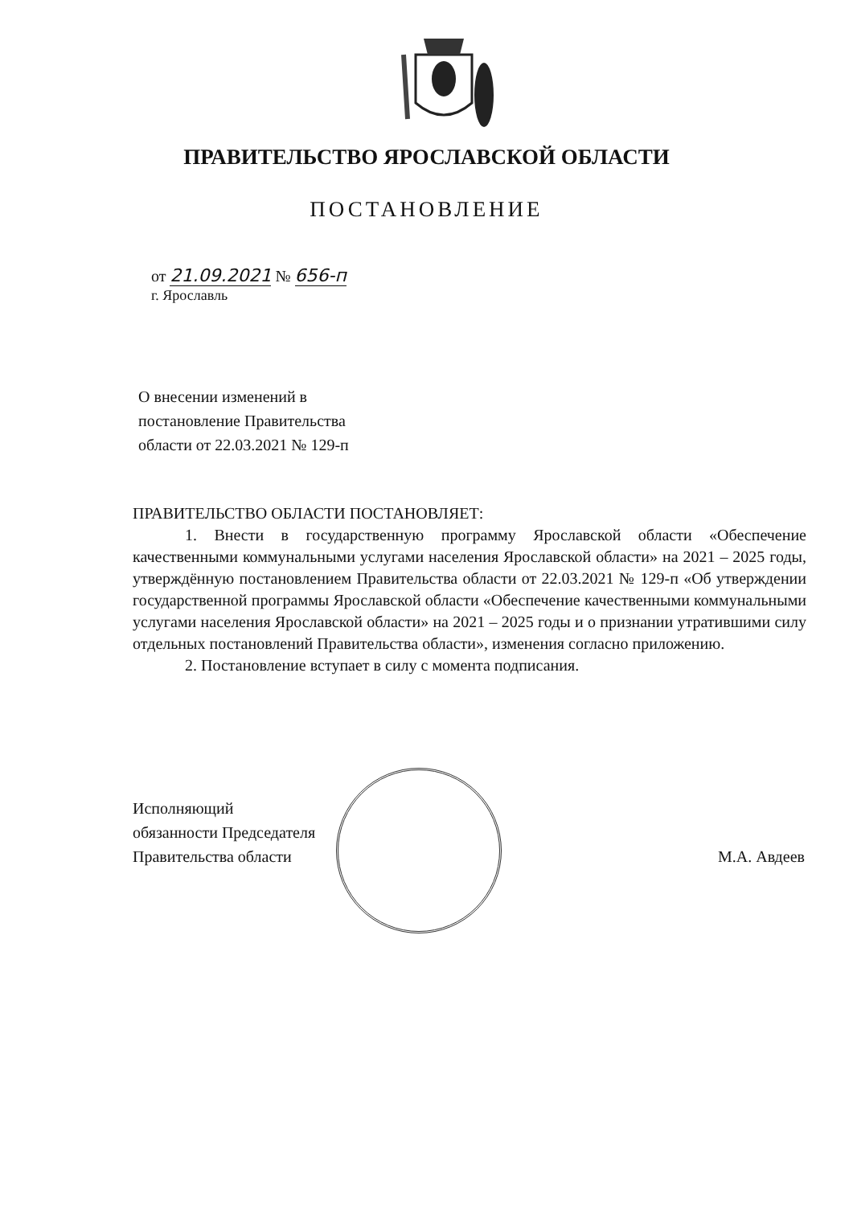ПРАВИТЕЛЬСТВО ЯРОСЛАВСКОЙ ОБЛАСТИ
ПОСТАНОВЛЕНИЕ
от 21.09.2021 № 656-п
г. Ярославль
О внесении изменений в
постановление Правительства
области от 22.03.2021 № 129-п
ПРАВИТЕЛЬСТВО ОБЛАСТИ ПОСТАНОВЛЯЕТ:
1. Внести в государственную программу Ярославской области «Обеспечение качественными коммунальными услугами населения Ярославской области» на 2021 – 2025 годы, утверждённую постановлением Правительства области от 22.03.2021 № 129-п «Об утверждении государственной программы Ярославской области «Обеспечение качественными коммунальными услугами населения Ярославской области» на 2021 – 2025 годы и о признании утратившими силу отдельных постановлений Правительства области», изменения согласно приложению.
2. Постановление вступает в силу с момента подписания.
Исполняющий
обязанности Председателя
Правительства области
М.А. Авдеев